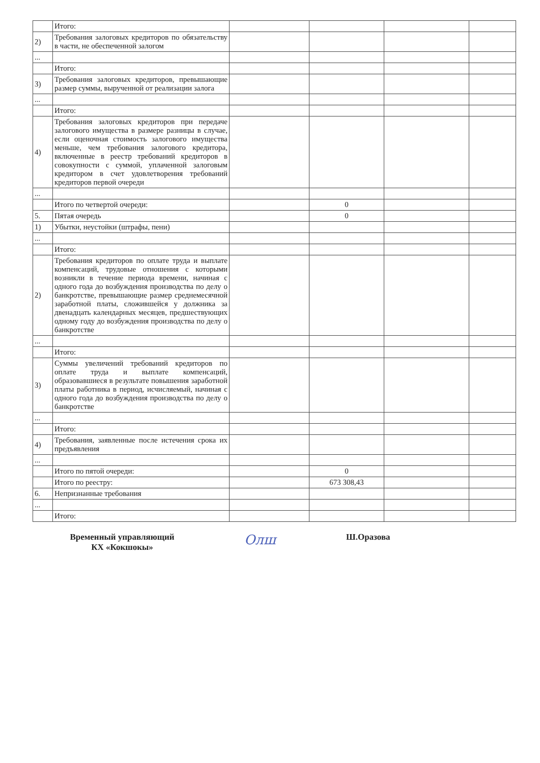| | Итого: | | | | |
| 2) | Требования залоговых кредиторов по обязательству в части, не обеспеченной залогом | | | | |
| ... | | | | | |
| | Итого: | | | | |
| 3) | Требования залоговых кредиторов, превышающие размер суммы, вырученной от реализации залога | | | | |
| ... | | | | | |
| | Итого: | | | | |
| 4) | Требования залоговых кредиторов при передаче залогового имущества в размере разницы в случае, если оценочная стоимость залогового имущества меньше, чем требования залогового кредитора, включенные в реестр требований кредиторов в совокупности с суммой, уплаченной залоговым кредитором в счет удовлетворения требований кредиторов первой очереди | | | | |
| ... | | | | | |
| | Итого по четвертой очереди: | | 0 | | |
| 5. | Пятая очередь | | 0 | | |
| 1) | Убытки, неустойки (штрафы, пени) | | | | |
| ... | | | | | |
| | Итого: | | | | |
| 2) | Требования кредиторов по оплате труда и выплате компенсаций, трудовые отношения с которыми возникли в течение периода времени, начиная с одного года до возбуждения производства по делу о банкротстве, превышающие размер среднемесячной заработной платы, сложившейся у должника за двенадцать календарных месяцев, предшествующих одному году до возбуждения производства по делу о банкротстве | | | | |
| ... | | | | | |
| | Итого: | | | | |
| 3) | Суммы увеличений требований кредиторов по оплате труда и выплате компенсаций, образовавшиеся в результате повышения заработной платы работника в период, исчисляемый, начиная с одного года до возбуждения производства по делу о банкротстве | | | | |
| ... | | | | | |
| | Итого: | | | | |
| 4) | Требования, заявленные после истечения срока их предъявления | | | | |
| ... | | | | | |
| | Итого по пятой очереди: | | 0 | | |
| | Итого по реестру: | | 673 308,43 | | |
| 6. | Непризнанные требования | | | | |
| ... | | | | | |
| | Итого: | | | | |
Временный управляющий
КХ «Кокшокы»
Олш
Ш.Оразова